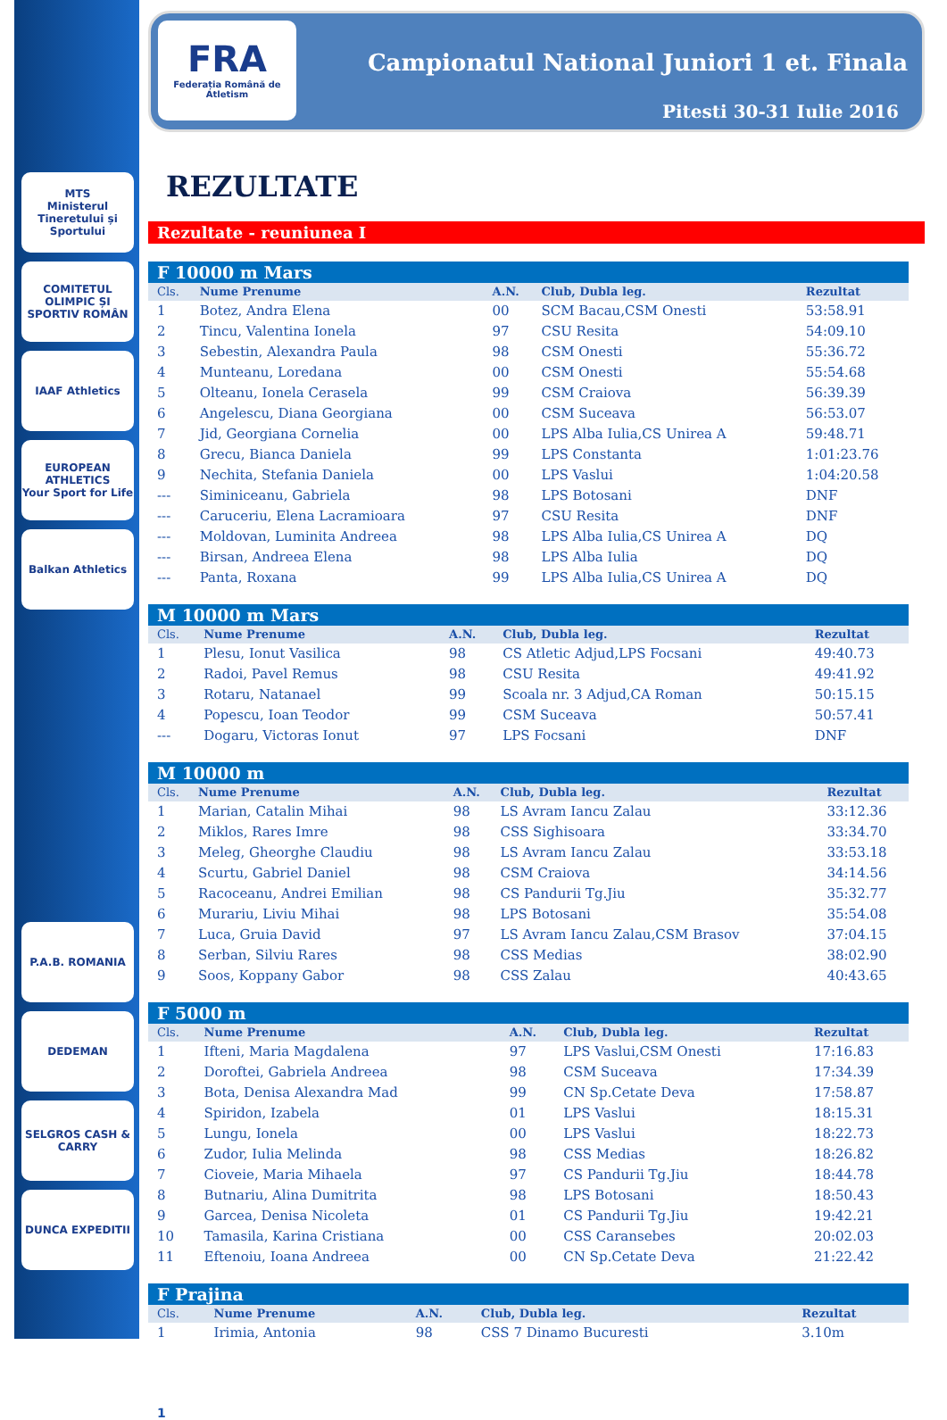MTS
Ministerul Tineretului și Sportului
COMITETUL OLIMPIC ȘI SPORTIV ROMÂN
IAAF Athletics
EUROPEAN ATHLETICS
Your Sport for Life
Balkan Athletics
P.A.B. ROMANIA
DEDEMAN
SELGROS CASH & CARRY
DUNCA EXPEDITII
FRA
Federația Română de Atletism
Campionatul National Juniori 1 et. Finala
Pitesti 30-31 Iulie 2016
REZULTATE
Rezultate - reuniunea I
| F 10000 m Mars | | | | |
| --- | --- | --- | --- | --- |
| Cls. | Nume Prenume | A.N. | Club, Dubla leg. | Rezultat |
| 1 | Botez, Andra Elena | 00 | SCM Bacau,CSM Onesti | 53:58.91 |
| 2 | Tincu, Valentina Ionela | 97 | CSU Resita | 54:09.10 |
| 3 | Sebestin, Alexandra Paula | 98 | CSM Onesti | 55:36.72 |
| 4 | Munteanu, Loredana | 00 | CSM Onesti | 55:54.68 |
| 5 | Olteanu, Ionela Cerasela | 99 | CSM Craiova | 56:39.39 |
| 6 | Angelescu, Diana Georgiana | 00 | CSM Suceava | 56:53.07 |
| 7 | Jid, Georgiana Cornelia | 00 | LPS Alba Iulia,CS Unirea A | 59:48.71 |
| 8 | Grecu, Bianca Daniela | 99 | LPS Constanta | 1:01:23.76 |
| 9 | Nechita, Stefania Daniela | 00 | LPS Vaslui | 1:04:20.58 |
| --- | Siminiceanu, Gabriela | 98 | LPS Botosani | DNF |
| --- | Caruceriu, Elena Lacramioara | 97 | CSU Resita | DNF |
| --- | Moldovan, Luminita Andreea | 98 | LPS Alba Iulia,CS Unirea A | DQ |
| --- | Birsan, Andreea Elena | 98 | LPS Alba Iulia | DQ |
| --- | Panta, Roxana | 99 | LPS Alba Iulia,CS Unirea A | DQ |
| M 10000 m Mars | | | | |
| --- | --- | --- | --- | --- |
| Cls. | Nume Prenume | A.N. | Club, Dubla leg. | Rezultat |
| 1 | Plesu, Ionut Vasilica | 98 | CS Atletic Adjud,LPS Focsani | 49:40.73 |
| 2 | Radoi, Pavel Remus | 98 | CSU Resita | 49:41.92 |
| 3 | Rotaru, Natanael | 99 | Scoala nr. 3 Adjud,CA Roman | 50:15.15 |
| 4 | Popescu, Ioan Teodor | 99 | CSM Suceava | 50:57.41 |
| --- | Dogaru, Victoras Ionut | 97 | LPS Focsani | DNF |
| M 10000 m | | | | |
| --- | --- | --- | --- | --- |
| Cls. | Nume Prenume | A.N. | Club, Dubla leg. | Rezultat |
| 1 | Marian, Catalin Mihai | 98 | LS Avram Iancu Zalau | 33:12.36 |
| 2 | Miklos, Rares Imre | 98 | CSS Sighisoara | 33:34.70 |
| 3 | Meleg, Gheorghe Claudiu | 98 | LS Avram Iancu Zalau | 33:53.18 |
| 4 | Scurtu, Gabriel Daniel | 98 | CSM Craiova | 34:14.56 |
| 5 | Racoceanu, Andrei Emilian | 98 | CS Pandurii Tg.Jiu | 35:32.77 |
| 6 | Murariu, Liviu Mihai | 98 | LPS Botosani | 35:54.08 |
| 7 | Luca, Gruia David | 97 | LS Avram Iancu Zalau,CSM Brasov | 37:04.15 |
| 8 | Serban, Silviu Rares | 98 | CSS Medias | 38:02.90 |
| 9 | Soos, Koppany Gabor | 98 | CSS Zalau | 40:43.65 |
| F 5000 m | | | | |
| --- | --- | --- | --- | --- |
| Cls. | Nume Prenume | A.N. | Club, Dubla leg. | Rezultat |
| 1 | Ifteni, Maria Magdalena | 97 | LPS Vaslui,CSM Onesti | 17:16.83 |
| 2 | Doroftei, Gabriela Andreea | 98 | CSM Suceava | 17:34.39 |
| 3 | Bota, Denisa Alexandra Mad | 99 | CN Sp.Cetate Deva | 17:58.87 |
| 4 | Spiridon, Izabela | 01 | LPS Vaslui | 18:15.31 |
| 5 | Lungu, Ionela | 00 | LPS Vaslui | 18:22.73 |
| 6 | Zudor, Iulia Melinda | 98 | CSS Medias | 18:26.82 |
| 7 | Cioveie, Maria Mihaela | 97 | CS Pandurii Tg.Jiu | 18:44.78 |
| 8 | Butnariu, Alina Dumitrita | 98 | LPS Botosani | 18:50.43 |
| 9 | Garcea, Denisa Nicoleta | 01 | CS Pandurii Tg.Jiu | 19:42.21 |
| 10 | Tamasila, Karina Cristiana | 00 | CSS Caransebes | 20:02.03 |
| 11 | Eftenoiu, Ioana Andreea | 00 | CN Sp.Cetate Deva | 21:22.42 |
| F Prajina | | | | |
| --- | --- | --- | --- | --- |
| Cls. | Nume Prenume | A.N. | Club, Dubla leg. | Rezultat |
| 1 | Irimia, Antonia | 98 | CSS 7 Dinamo Bucuresti | 3.10m |
1